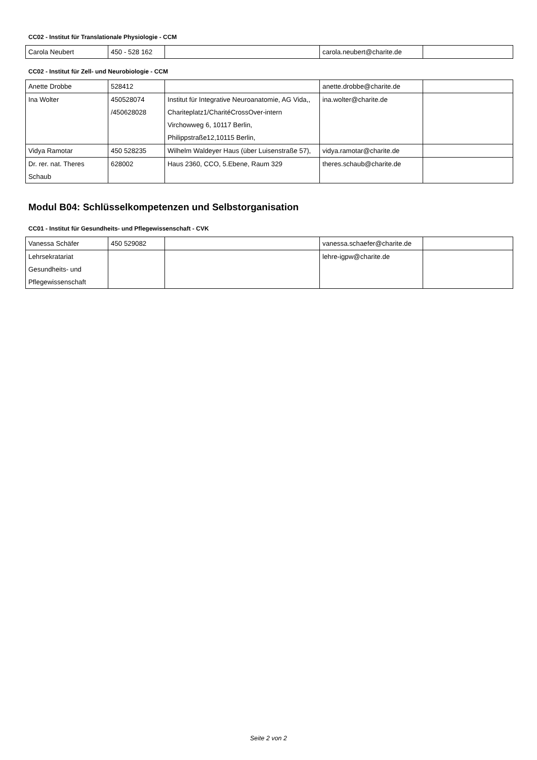CC02 - Institut für Translationale Physiologie - CCM
| Carola Neubert | 450 - 528 162 | | carola.neubert@charite.de | |
CC02 - Institut für Zell- und Neurobiologie - CCM
| Anette Drobbe | 528412 | | anette.drobbe@charite.de | |
| Ina Wolter | 450528074 /450628028 | Institut für Integrative Neuroanatomie, AG Vida,, Chariteplatz1/CharitéCrossOver-intern Virchowweg 6, 10117 Berlin, Philippstraße12,10115 Berlin, | ina.wolter@charite.de | |
| Vidya Ramotar | 450 528235 | Wilhelm Waldeyer Haus (über Luisenstraße 57), | vidya.ramotar@charite.de | |
| Dr. rer. nat. Theres Schaub | 628002 | Haus 2360, CCO, 5.Ebene, Raum 329 | theres.schaub@charite.de | |
Modul B04: Schlüsselkompetenzen und Selbstorganisation
CC01 - Institut für Gesundheits- und Pflegewissenschaft - CVK
| Vanessa Schäfer | 450 529082 | | vanessa.schaefer@charite.de | |
| Lehrsekratariat Gesundheits- und Pflegewissenschaft | | | lehre-igpw@charite.de | |
Seite 2 von 2